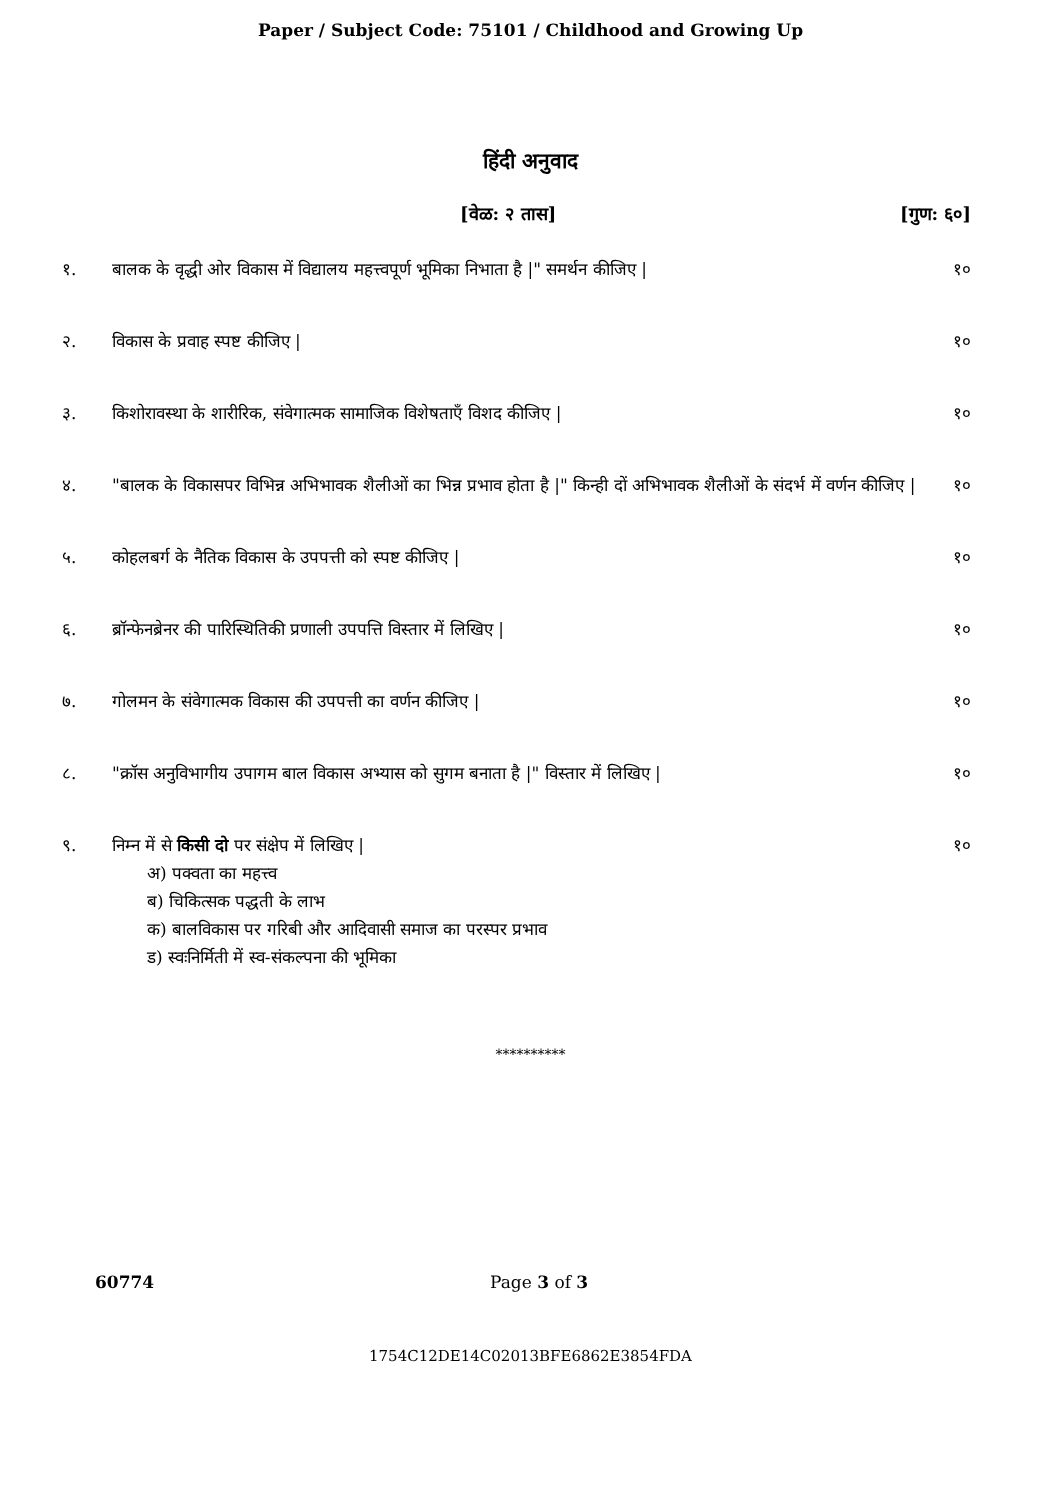Paper / Subject Code: 75101 / Childhood and Growing Up
हिंदी अनुवाद
[वेळ: २ तास] [गुण: ६०]
१. बालक के वृद्धी ओर विकास में विद्यालय महत्त्वपूर्ण भूमिका निभाता है |" समर्थन कीजिए |
१०
२. विकास के प्रवाह स्पष्ट कीजिए | १०
३. किशोरावस्था के शारीरिक, संवेगात्मक सामाजिक विशेषताएँ विशद कीजिए |
१०
४. "बालक के विकासपर विभिन्न अभिभावक शैलीओं का भिन्न प्रभाव होता है |" किन्ही दों अभिभावक शैलीओं के संदर्भ में वर्णन कीजिए |
१०
५. कोहलबर्ग के नैतिक विकास के उपपत्ती को स्पष्ट कीजिए |
१०
६. ब्रॉन्फेनब्रेनर की पारिस्थितिकी प्रणाली उपपत्ति विस्तार में लिखिए |
१०
७. गोलमन के संवेगात्मक विकास की उपपत्ती का वर्णन कीजिए |
१०
८. "क्रॉस अनुविभागीय उपागम बाल विकास अभ्यास को सुगम बनाता है |" विस्तार में लिखिए |
१०
९. निम्न में से किसी दो पर संक्षेप में लिखिए |
अ) पक्वता का महत्त्व
ब) चिकित्सक पद्धती के लाभ
क) बालविकास पर गरिबी और आदिवासी समाज का परस्पर प्रभाव
ड) स्वःनिर्मिती में स्व-संकल्पना की भूमिका
१०
**********
60774 Page 3 of 3
1754C12DE14C02013BFE6862E3854FDA